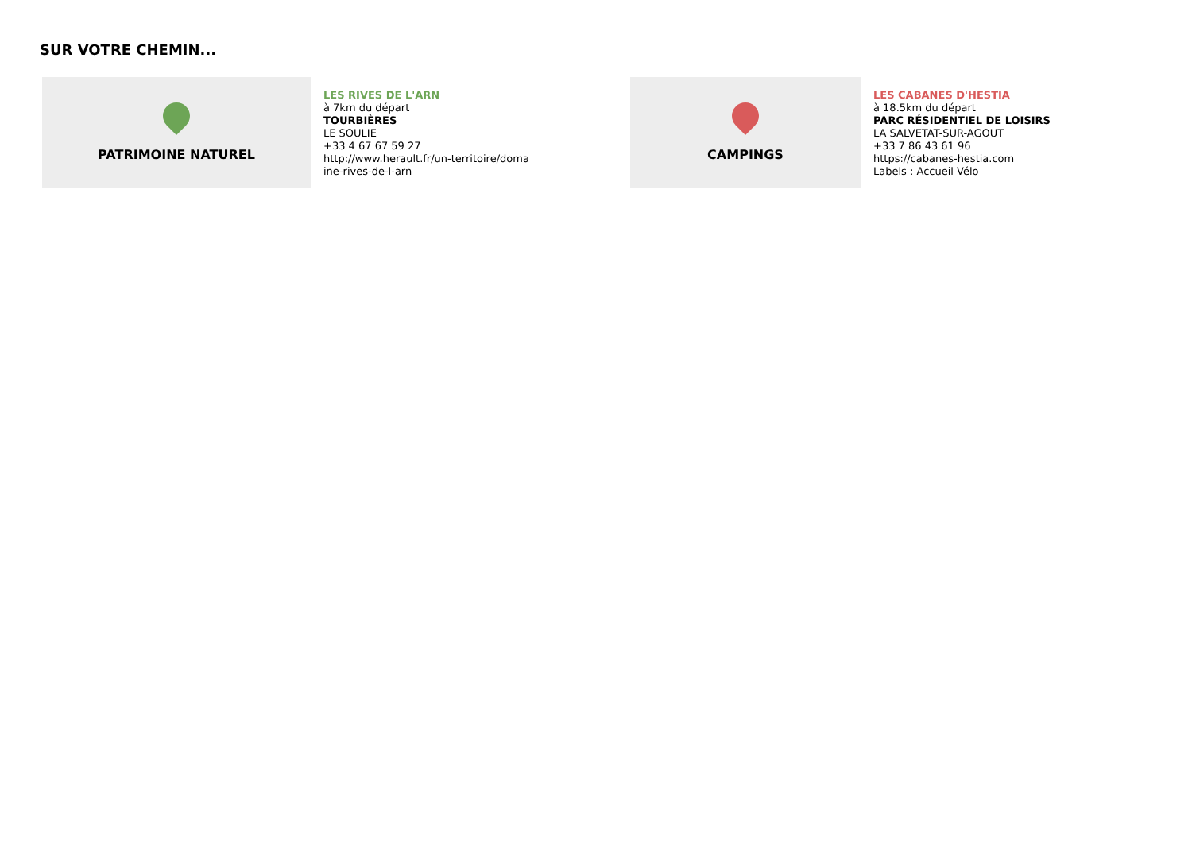SUR VOTRE CHEMIN...
PATRIMOINE NATUREL
LES RIVES DE L'ARN
à 7km du départ
TOURBIÈRES
LE SOULIE
+33 4 67 67 59 27
http://www.herault.fr/un-territoire/doma
ine-rives-de-l-arn
CAMPINGS
LES CABANES D'HESTIA
à 18.5km du départ
PARC RÉSIDENTIEL DE LOISIRS
LA SALVETAT-SUR-AGOUT
+33 7 86 43 61 96
https://cabanes-hestia.com
Labels : Accueil Vélo